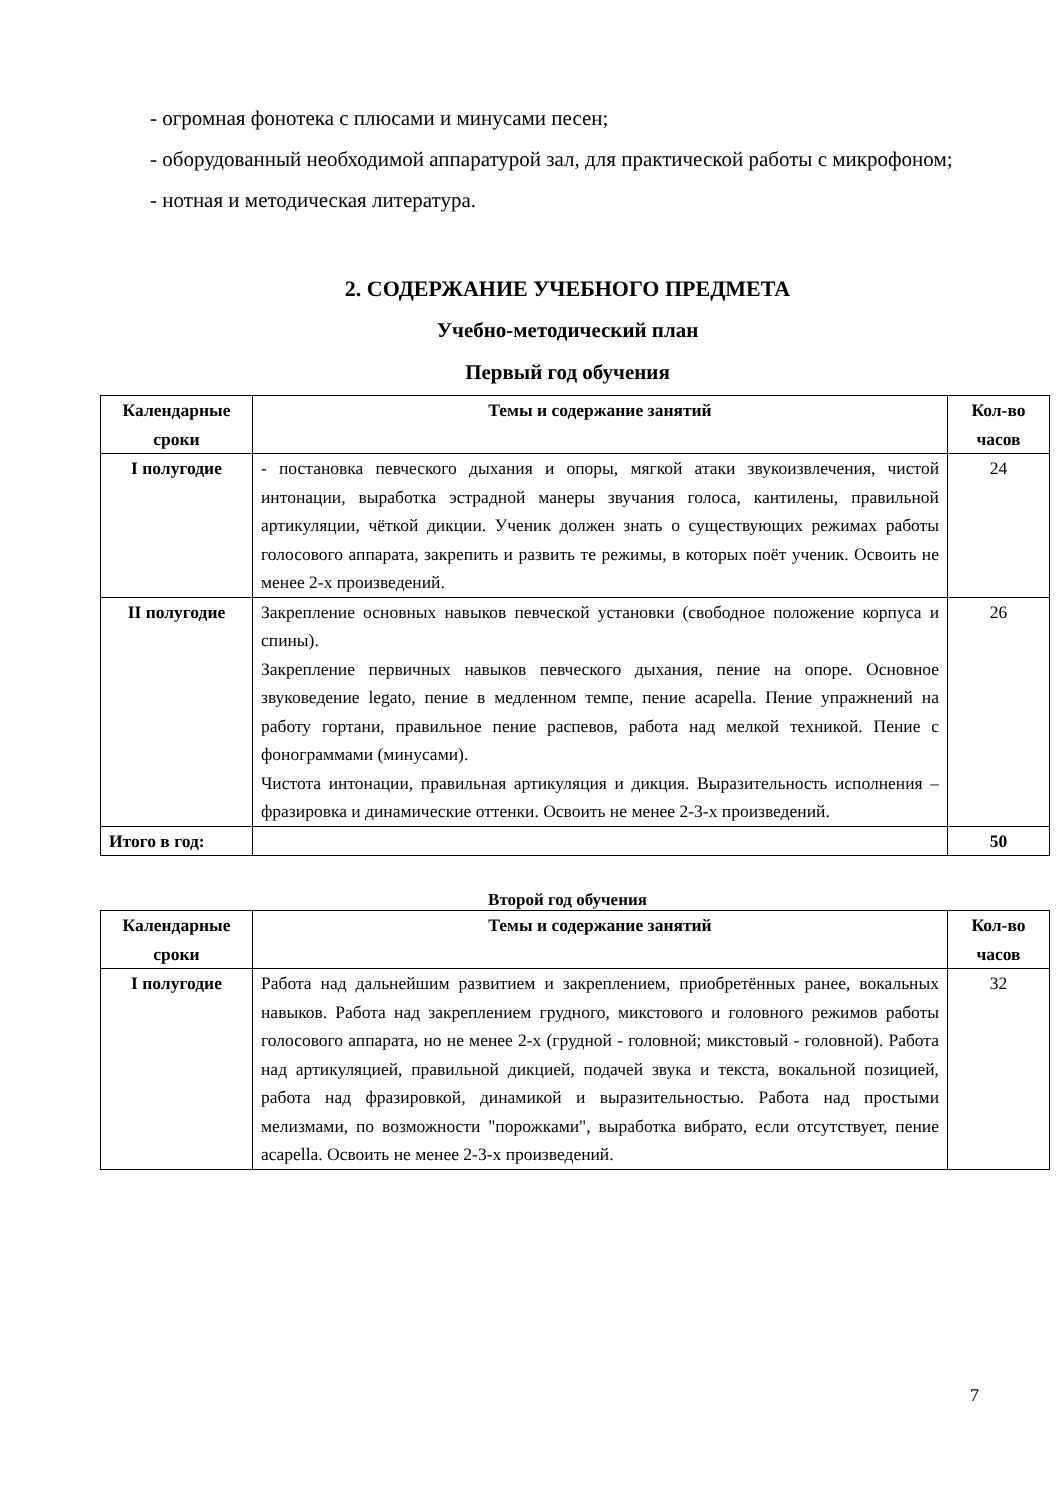- огромная фонотека с плюсами и минусами песен;
- оборудованный необходимой аппаратурой зал, для практической работы с микрофоном;
- нотная и методическая литература.
2. СОДЕРЖАНИЕ УЧЕБНОГО ПРЕДМЕТА
Учебно-методический план
Первый год обучения
| Календарные сроки | Темы и содержание занятий | Кол-во часов |
| --- | --- | --- |
| I полугодие | - постановка певческого дыхания и опоры, мягкой атаки звукоизвлечения, чистой интонации, выработка эстрадной манеры звучания голоса, кантилены, правильной артикуляции, чёткой дикции. Ученик должен знать о существующих режимах работы голосового аппарата, закрепить и развить те режимы, в которых поёт ученик. Освоить не менее 2-х произведений. | 24 |
| II полугодие | Закрепление основных навыков певческой установки (свободное положение корпуса и спины). Закрепление первичных навыков певческого дыхания, пение на опоре. Основное звуковедение legato, пение в медленном темпе, пение acapella. Пение упражнений на работу гортани, правильное пение распевов, работа над мелкой техникой. Пение с фонограммами (минусами). Чистота интонации, правильная артикуляция и дикция. Выразительность исполнения – фразировка и динамические оттенки. Освоить не менее 2-3-х произведений. | 26 |
| Итого в год: | | 50 |
Второй год обучения
| Календарные сроки | Темы и содержание занятий | Кол-во часов |
| --- | --- | --- |
| I полугодие | Работа над дальнейшим развитием и закреплением, приобретённых ранее, вокальных навыков. Работа над закреплением грудного, микстового и головного режимов работы голосового аппарата, но не менее 2-х (грудной - головной; микстовый - головной). Работа над артикуляцией, правильной дикцией, подачей звука и текста, вокальной позицией, работа над фразировкой, динамикой и выразительностью. Работа над простыми мелизмами, по возможности "порожками", выработка вибрато, если отсутствует, пение acapella. Освоить не менее 2-3-х произведений. | 32 |
7